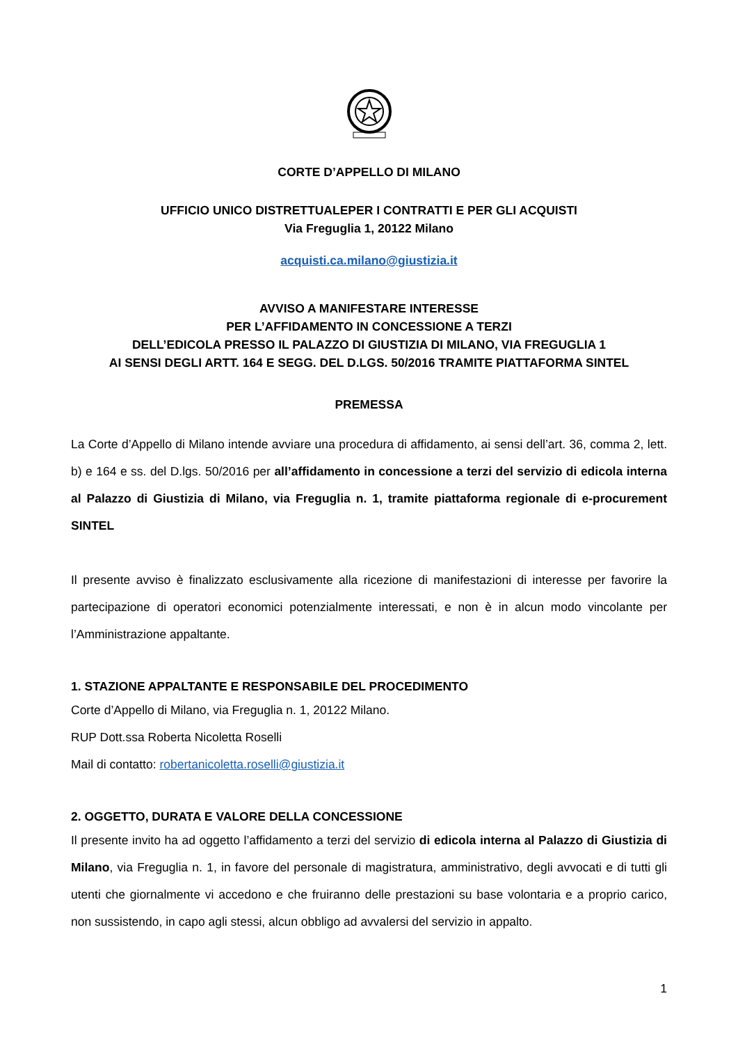CORTE D’APPELLO DI MILANO
UFFICIO UNICO DISTRETTUALEPER I CONTRATTI E PER GLI ACQUISTI
Via Freguglia 1, 20122 Milano
acquisti.ca.milano@giustizia.it
AVVISO A MANIFESTARE INTERESSE
PER L’AFFIDAMENTO IN CONCESSIONE A TERZI
DELL’EDICOLA PRESSO IL PALAZZO DI GIUSTIZIA DI MILANO, VIA FREGUGLIA 1
AI SENSI DEGLI ARTT. 164 E SEGG. DEL D.LGS. 50/2016 TRAMITE PIATTAFORMA SINTEL
PREMESSA
La Corte d’Appello di Milano intende avviare una procedura di affidamento, ai sensi dell’art. 36, comma 2, lett. b) e 164 e ss. del D.lgs. 50/2016 per all’affidamento in concessione a terzi del servizio di edicola interna al Palazzo di Giustizia di Milano, via Freguglia n. 1, tramite piattaforma regionale di e-procurement SINTEL
Il presente avviso è finalizzato esclusivamente alla ricezione di manifestazioni di interesse per favorire la partecipazione di operatori economici potenzialmente interessati, e non è in alcun modo vincolante per l’Amministrazione appaltante.
1. STAZIONE APPALTANTE E RESPONSABILE DEL PROCEDIMENTO
Corte d’Appello di Milano, via Freguglia n. 1, 20122 Milano.
RUP Dott.ssa Roberta Nicoletta Roselli
Mail di contatto: robertanicoletta.roselli@giustizia.it
2. OGGETTO, DURATA E VALORE DELLA CONCESSIONE
Il presente invito ha ad oggetto l’affidamento a terzi del servizio di edicola interna al Palazzo di Giustizia di Milano, via Freguglia n. 1, in favore del personale di magistratura, amministrativo, degli avvocati e di tutti gli utenti che giornalmente vi accedono e che fruiranno delle prestazioni su base volontaria e a proprio carico, non sussistendo, in capo agli stessi, alcun obbligo ad avvalersi del servizio in appalto.
1